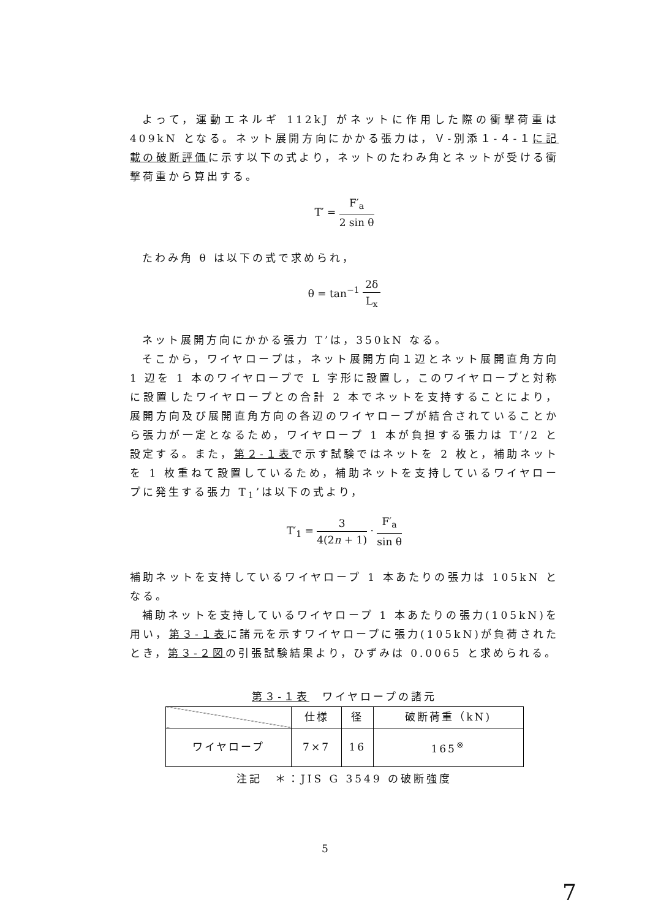よって，運動エネルギ 112kJ がネットに作用した際の衝撃荷重は 409kN となる。ネット展開方向にかかる張力は，Ｖ-別添１-４-１に記載の破断評価に示す以下の式より，ネットのたわみ角とネットが受ける衝撃荷重から算出する。
T′ = F′<sub>a</sub> 2 sin θ
たわみ角 θ は以下の式で求められ，
θ = tan<sup>−1</sup> 2δ L<sub>x</sub>
ネット展開方向にかかる張力 T’は，350kN なる。
そこから，ワイヤロープは，ネット展開方向１辺とネット展開直角方向 1 辺を 1 本のワイヤロープで L 字形に設置し，このワイヤロープと対称に設置したワイヤロープとの合計 2 本でネットを支持することにより，展開方向及び展開直角方向の各辺のワイヤロープが結合されていることから張力が一定となるため，ワイヤロープ 1 本が負担する張力は T’/2 と設定する。また，第２-１表で示す試験ではネットを 2 枚と，補助ネットを 1 枚重ねて設置しているため，補助ネットを支持しているワイヤロープに発生する張力 T<sub>1</sub>’は以下の式より，
T′<sub>1</sub> = 3 4(2n + 1) · F′<sub>a</sub> sin θ
補助ネットを支持しているワイヤロープ 1 本あたりの張力は 105kN となる。
補助ネットを支持しているワイヤロープ 1 本あたりの張力(105kN)を用い，第３-１表に諸元を示すワイヤロープに張力(105kN)が負荷されたとき，第３-２図の引張試験結果より，ひずみは 0.0065 と求められる。
第３-１表　ワイヤロープの諸元
| | 仕様 | 径 | 破断荷重（kN) |
| --- | --- | --- | --- |
| ワイヤロープ | 7×7 | 16 | 165<sup>※</sup> |
注記　＊：JIS G 3549 の破断強度
5
7